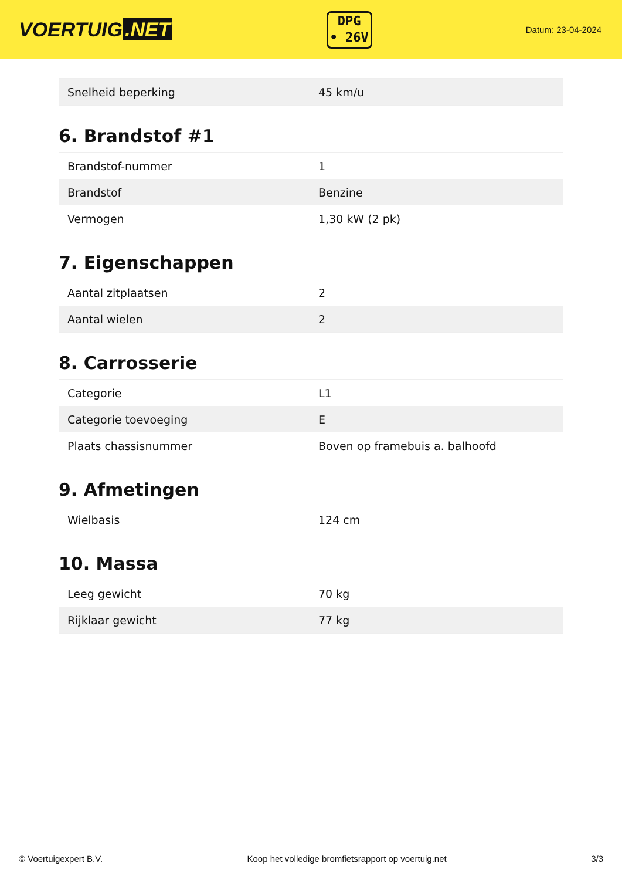VOERTUIG.NET
DPG
• 26V
Datum: 23-04-2024
| Snelheid beperking | 45 km/u |
6. Brandstof #1
| Brandstof-nummer | 1 |
| Brandstof | Benzine |
| Vermogen | 1,30 kW (2 pk) |
7. Eigenschappen
| Aantal zitplaatsen | 2 |
| Aantal wielen | 2 |
8. Carrosserie
| Categorie | L1 |
| Categorie toevoeging | E |
| Plaats chassisnummer | Boven op framebuis a. balhoofd |
9. Afmetingen
| Wielbasis | 124 cm |
10. Massa
| Leeg gewicht | 70 kg |
| Rijklaar gewicht | 77 kg |
© Voertuigexpert B.V. Koop het volledige bromfietsrapport op voertuig.net 3/3